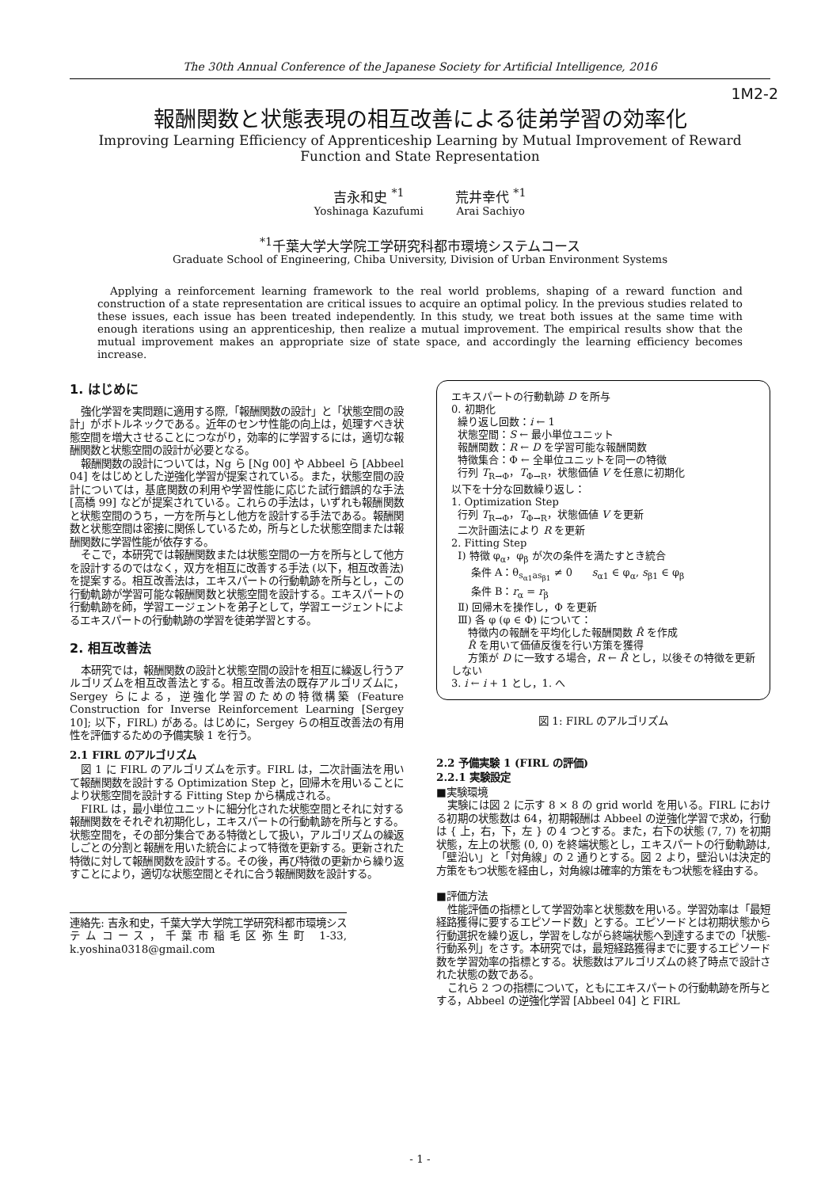The 30th Annual Conference of the Japanese Society for Artificial Intelligence, 2016
1M2-2
報酬関数と状態表現の相互改善による徒弟学習の効率化
Improving Learning Efficiency of Apprenticeship Learning by Mutual Improvement of Reward Function and State Representation
吉永和史 <sup>*1</sup>
Yoshinaga Kazufumi
荒井幸代 <sup>*1</sup>
Arai Sachiyo
<sup>*1</sup>千葉大学大学院工学研究科都市環境システムコース
Graduate School of Engineering, Chiba University, Division of Urban Environment Systems
Applying a reinforcement learning framework to the real world problems, shaping of a reward function and construction of a state representation are critical issues to acquire an optimal policy. In the previous studies related to these issues, each issue has been treated independently. In this study, we treat both issues at the same time with enough iterations using an apprenticeship, then realize a mutual improvement. The empirical results show that the mutual improvement makes an appropriate size of state space, and accordingly the learning efficiency becomes increase.
1. はじめに
強化学習を実問題に適用する際,「報酬関数の設計」と「状態空間の設計」がボトルネックである。近年のセンサ性能の向上は，処理すべき状態空間を増大させることにつながり，効率的に学習するには，適切な報酬関数と状態空間の設計が必要となる。
報酬関数の設計については，Ng ら [Ng 00] や Abbeel ら [Abbeel 04] をはじめとした逆強化学習が提案されている。また，状態空間の設計については，基底関数の利用や学習性能に応じた試行錯誤的な手法 [高橋 99] などが提案されている。これらの手法は，いずれも報酬関数と状態空間のうち，一方を所与とし他方を設計する手法である。報酬関数と状態空間は密接に関係しているため，所与とした状態空間または報酬関数に学習性能が依存する。
そこで，本研究では報酬関数または状態空間の一方を所与として他方を設計するのではなく，双方を相互に改善する手法 (以下，相互改善法) を提案する。相互改善法は，エキスパートの行動軌跡を所与とし，この行動軌跡が学習可能な報酬関数と状態空間を設計する。エキスパートの行動軌跡を師，学習エージェントを弟子として，学習エージェントによるエキスパートの行動軌跡の学習を徒弟学習とする。
2. 相互改善法
本研究では，報酬関数の設計と状態空間の設計を相互に繰返し行うアルゴリズムを相互改善法とする。相互改善法の既存アルゴリズムに，Sergey らによる，逆強化学習のための特徴構築 (Feature Construction for Inverse Reinforcement Learning [Sergey 10]; 以下，FIRL) がある。はじめに，Sergey らの相互改善法の有用性を評価するための予備実験 1 を行う。
2.1 FIRL のアルゴリズム
図 1 に FIRL のアルゴリズムを示す。FIRL は，二次計画法を用いて報酬関数を設計する Optimization Step と，回帰木を用いることにより状態空間を設計する Fitting Step から構成される。
FIRL は，最小単位ユニットに細分化された状態空間とそれに対する報酬関数をそれぞれ初期化し，エキスパートの行動軌跡を所与とする。状態空間を，その部分集合である特徴として扱い，アルゴリズムの繰返しごとの分割と報酬を用いた統合によって特徴を更新する。更新された特徴に対して報酬関数を設計する。その後，再び特徴の更新から繰り返すことにより，適切な状態空間とそれに合う報酬関数を設計する。
連絡先: 吉永和史，千葉大学大学院工学研究科都市環境システムコース，千葉市稲毛区弥生町 1-33, k.yoshina0318@gmail.com
エキスパートの行動軌跡 D を所与
0. 初期化
繰り返し回数：i ← 1
状態空間：S ← 最小単位ユニット
報酬関数：R ← D を学習可能な報酬関数
特徴集合：Φ ← 全単位ユニットを同一の特徴
行列 T<sub>R→Φ</sub>，T<sub>Φ→R</sub>，状態価値 V を任意に初期化
以下を十分な回数繰り返し：
1. Optimization Step
行列 T<sub>R→Φ</sub>，T<sub>Φ→R</sub>，状態価値 V を更新
二次計画法により R を更新
2. Fitting Step
Ⅰ) 特徴 φ<sub>α</sub>，φ<sub>β</sub> が次の条件を満たすとき統合
条件 A：θ<sub>s<sub>α1</sub>as<sub>β1</sub></sub> ≠ 0 s<sub>α1</sub> ∈ φ<sub>α</sub>, s<sub>β1</sub> ∈ φ<sub>β</sub>
条件 B：r<sub>α</sub> = r<sub>β</sub>
Ⅱ) 回帰木を操作し，Φ を更新
Ⅲ) 各 φ (φ ∈ Φ) について：
特徴内の報酬を平均化した報酬関数 R̂ を作成
R̂ を用いて価値反復を行い方策を獲得
方策が D に一致する場合，R ← R̂ とし，以後その特徴を更新しない
3. i ← i + 1 とし，1. へ
図 1: FIRL のアルゴリズム
2.2 予備実験 1 (FIRL の評価)
2.2.1 実験設定
■実験環境
実験には図 2 に示す 8 × 8 の grid world を用いる。FIRL における初期の状態数は 64，初期報酬は Abbeel の逆強化学習で求め，行動は { 上，右，下，左 } の 4 つとする。また，右下の状態 (7, 7) を初期状態，左上の状態 (0, 0) を終端状態とし，エキスパートの行動軌跡は,「壁沿い」と「対角線」の 2 通りとする。図 2 より，壁沿いは決定的方策をもつ状態を経由し，対角線は確率的方策をもつ状態を経由する。
■評価方法
性能評価の指標として学習効率と状態数を用いる。学習効率は「最短経路獲得に要するエピソード数」とする。エピソードとは初期状態から行動選択を繰り返し，学習をしながら終端状態へ到達するまでの「状態-行動系列」をさす。本研究では，最短経路獲得までに要するエピソード数を学習効率の指標とする。状態数はアルゴリズムの終了時点で設計された状態の数である。
これら 2 つの指標について，ともにエキスパートの行動軌跡を所与とする，Abbeel の逆強化学習 [Abbeel 04] と FIRL
- 1 -